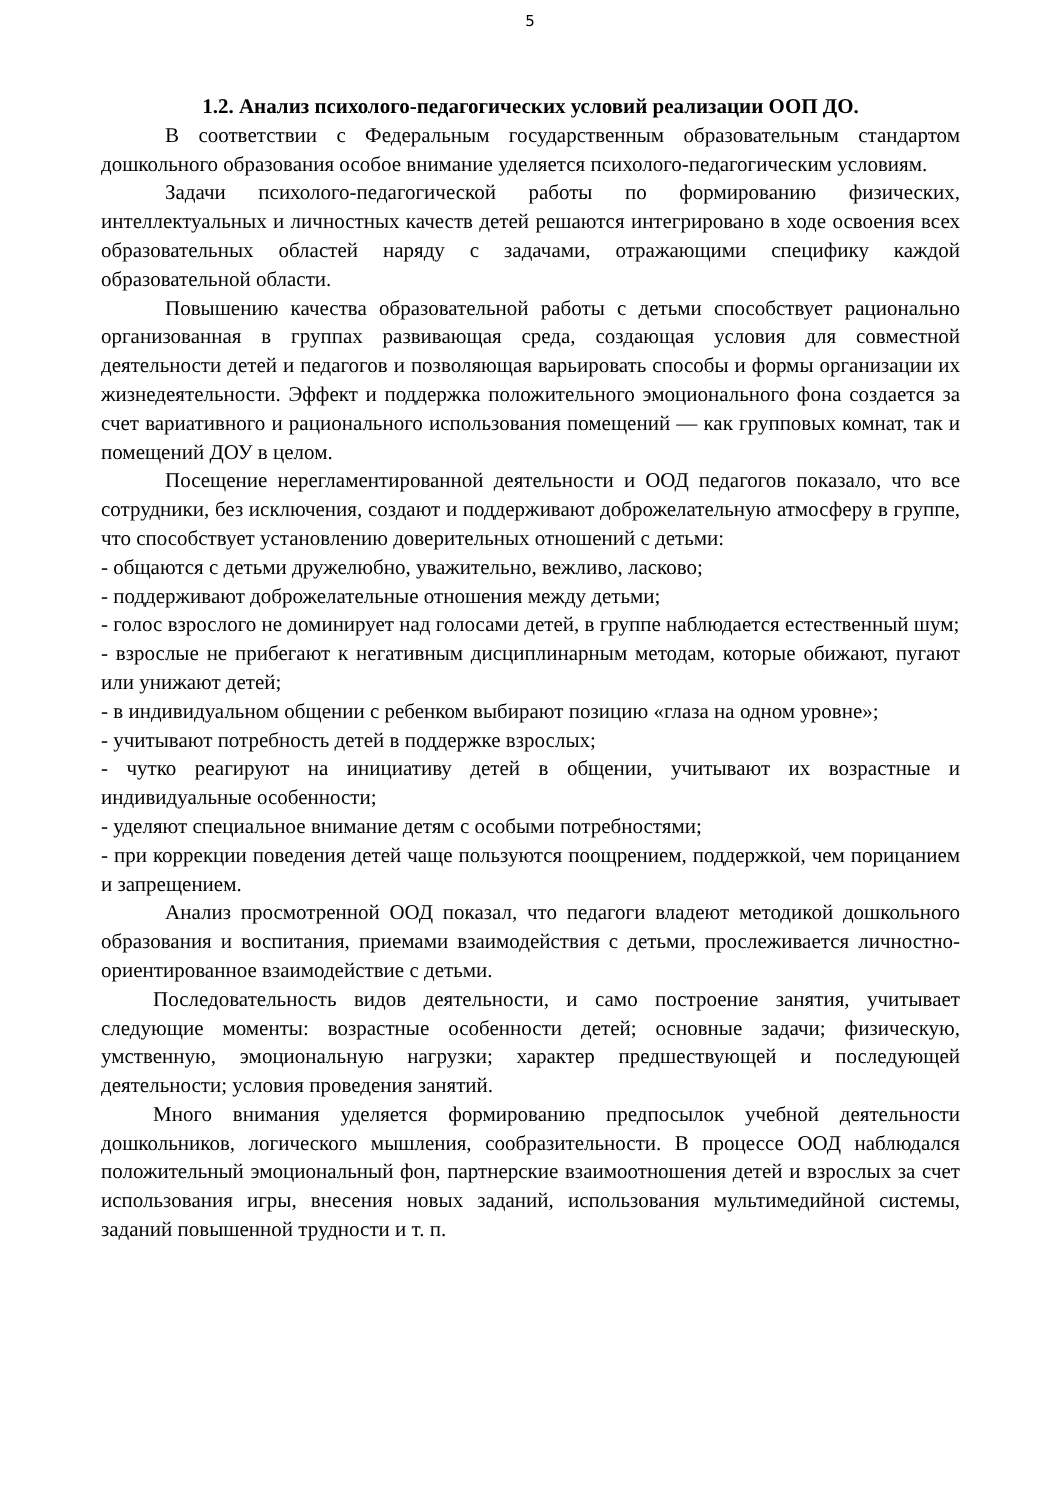5
1.2. Анализ психолого-педагогических условий реализации ООП ДО.
В соответствии с Федеральным государственным образовательным стандартом дошкольного образования особое внимание уделяется психолого-педагогическим условиям.
Задачи психолого-педагогической работы по формированию физических, интеллектуальных и личностных качеств детей решаются интегрировано в ходе освоения всех образовательных областей наряду с задачами, отражающими специфику каждой образовательной области.
Повышению качества образовательной работы с детьми способствует рационально организованная в группах развивающая среда, создающая условия для совместной деятельности детей и педагогов и позволяющая варьировать способы и формы организации их жизнедеятельности. Эффект и поддержка положительного эмоционального фона создается за счет вариативного и рационального использования помещений — как групповых комнат, так и помещений ДОУ в целом.
Посещение нерегламентированной деятельности и ООД педагогов показало, что все сотрудники, без исключения, создают и поддерживают доброжелательную атмосферу в группе, что способствует установлению доверительных отношений с детьми:
- общаются с детьми дружелюбно, уважительно, вежливо, ласково;
- поддерживают доброжелательные отношения между детьми;
- голос взрослого не доминирует над голосами детей, в группе наблюдается естественный шум;
- взрослые не прибегают к негативным дисциплинарным методам, которые обижают, пугают или унижают детей;
- в индивидуальном общении с ребенком выбирают позицию «глаза на одном уровне»;
- учитывают потребность детей в поддержке взрослых;
- чутко реагируют на инициативу детей в общении, учитывают их возрастные и индивидуальные особенности;
- уделяют специальное внимание детям с особыми потребностями;
- при коррекции поведения детей чаще пользуются поощрением, поддержкой, чем порицанием и запрещением.
Анализ просмотренной ООД показал, что педагоги владеют методикой дошкольного образования и воспитания, приемами взаимодействия с детьми, прослеживается личностно-ориентированное взаимодействие с детьми.
Последовательность видов деятельности, и само построение занятия, учитывает следующие моменты: возрастные особенности детей; основные задачи; физическую, умственную, эмоциональную нагрузки; характер предшествующей и последующей деятельности; условия проведения занятий.
Много внимания уделяется формированию предпосылок учебной деятельности дошкольников, логического мышления, сообразительности. В процессе ООД наблюдался положительный эмоциональный фон, партнерские взаимоотношения детей и взрослых за счет использования игры, внесения новых заданий, использования мультимедийной системы, заданий повышенной трудности и т. п.